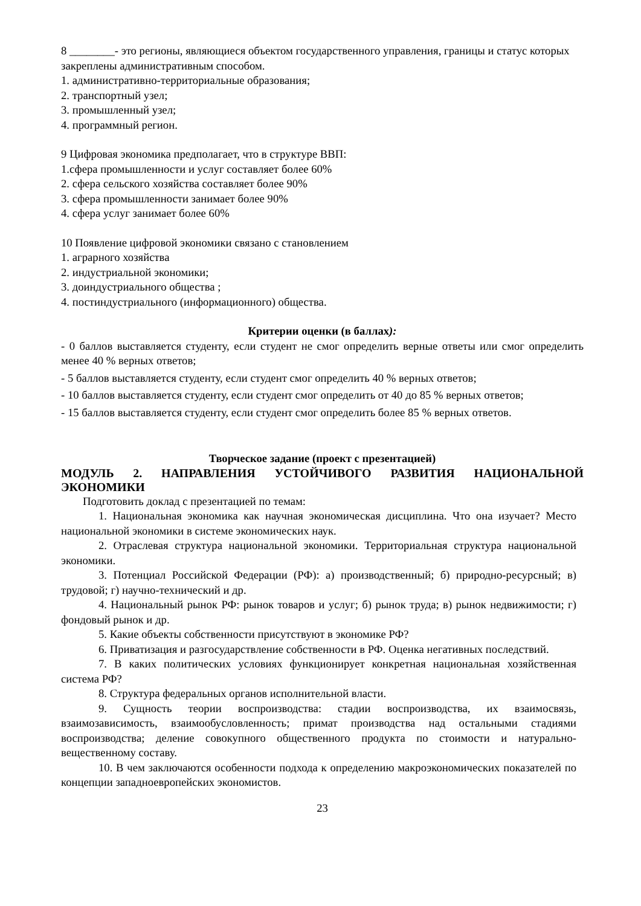8 ________- это регионы, являющиеся объектом государственного управления, границы и статус которых закреплены административным способом.
1. административно-территориальные образования;
2. транспортный узел;
3. промышленный узел;
4. программный регион.
9 Цифровая экономика предполагает, что в структуре ВВП:
1.сфера промышленности и услуг составляет более 60%
2. сфера сельского хозяйства составляет более 90%
3. сфера промышленности занимает более 90%
4. сфера услуг занимает более 60%
10 Появление цифровой экономики связано с становлением
1. аграрного хозяйства
2. индустриальной экономики;
3. доиндустриального общества ;
4. постиндустриального (информационного) общества.
Критерии оценки (в баллах):
- 0 баллов выставляется студенту, если студент не смог определить верные ответы или смог определить менее 40 % верных ответов;
- 5 баллов выставляется студенту, если студент смог определить 40 % верных ответов;
- 10 баллов выставляется студенту, если студент смог определить от 40 до 85 % верных ответов;
- 15 баллов выставляется студенту, если студент смог определить более 85 % верных ответов.
Творческое задание (проект с презентацией)
МОДУЛЬ 2. НАПРАВЛЕНИЯ УСТОЙЧИВОГО РАЗВИТИЯ НАЦИОНАЛЬНОЙ ЭКОНОМИКИ
Подготовить доклад с презентацией по темам:
1. Национальная экономика как научная экономическая дисциплина. Что она изучает? Место национальной экономики в системе экономических наук.
2. Отраслевая структура национальной экономики. Территориальная структура национальной экономики.
3. Потенциал Российской Федерации (РФ): а) производственный; б) природно-ресурсный; в) трудовой; г) научно-технический и др.
4. Национальный рынок РФ: рынок товаров и услуг; б) рынок труда; в) рынок недвижимости; г) фондовый рынок и др.
5. Какие объекты собственности присутствуют в экономике РФ?
6. Приватизация и разгосударствление собственности в РФ. Оценка негативных последствий.
7. В каких политических условиях функционирует конкретная национальная хозяйственная система РФ?
8. Структура федеральных органов исполнительной власти.
9. Сущность теории воспроизводства: стадии воспроизводства, их взаимосвязь, взаимозависимость, взаимообусловленность; примат производства над остальными стадиями воспроизводства; деление совокупного общественного продукта по стоимости и натурально-вещественному составу.
10. В чем заключаются особенности подхода к определению макроэкономических показателей по концепции западноевропейских экономистов.
23